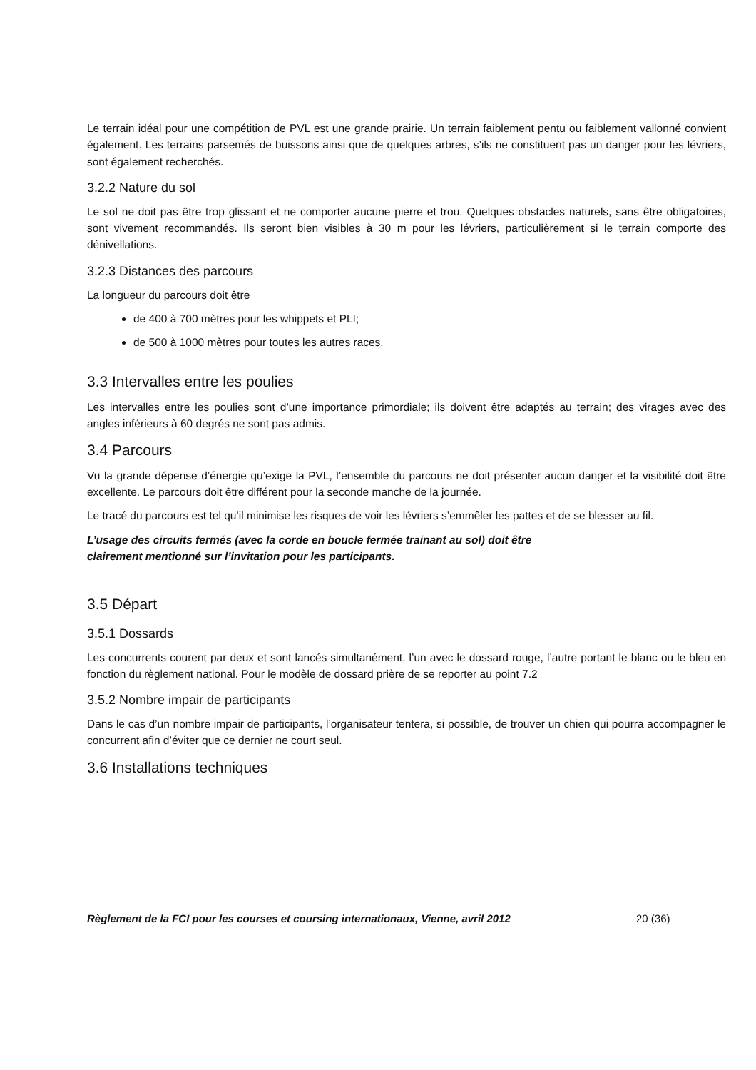Le terrain idéal pour une compétition de PVL est une grande prairie. Un terrain faiblement pentu ou faiblement vallonné convient également. Les terrains parsemés de buissons ainsi que de quelques arbres, s’ils ne constituent pas un danger pour les lévriers, sont également recherchés.
3.2.2 Nature du sol
Le sol ne doit pas être trop glissant et ne comporter aucune pierre et trou. Quelques obstacles naturels, sans être obligatoires, sont vivement recommandés. Ils seront bien visibles à 30 m pour les lévriers, particulièrement si le terrain comporte des dénivellations.
3.2.3 Distances des parcours
La longueur du parcours doit être
de 400 à 700 mètres pour les whippets et PLI;
de 500 à 1000 mètres pour toutes les autres races.
3.3 Intervalles entre les poulies
Les intervalles entre les poulies sont d’une importance primordiale; ils doivent être adaptés au terrain; des virages avec des angles inférieurs à 60 degrés ne sont pas admis.
3.4 Parcours
Vu la grande dépense d’énergie qu’exige la PVL, l’ensemble du parcours ne doit présenter aucun danger et la visibilité doit être excellente. Le parcours doit être différent pour la seconde manche de la journée.
Le tracé du parcours est tel qu’il minimise les risques de voir les lévriers s’emmêler les pattes et de se blesser au fil.
L’usage des circuits fermés (avec la corde en boucle fermée trainant au sol) doit être
clairement mentionné sur l’invitation pour les participants.
3.5 Départ
3.5.1 Dossards
Les concurrents courent par deux et sont lancés simultanément, l’un avec le dossard rouge, l’autre portant le blanc ou le bleu en fonction du règlement national. Pour le modèle de dossard prière de se reporter au point 7.2
3.5.2 Nombre impair de participants
Dans le cas d’un nombre impair de participants, l’organisateur tentera, si possible, de trouver un chien qui pourra accompagner le concurrent afin d’éviter que ce dernier ne court seul.
3.6 Installations techniques
Règlement de la FCI pour les courses et coursing internationaux, Vienne, avril 2012 20 (36)